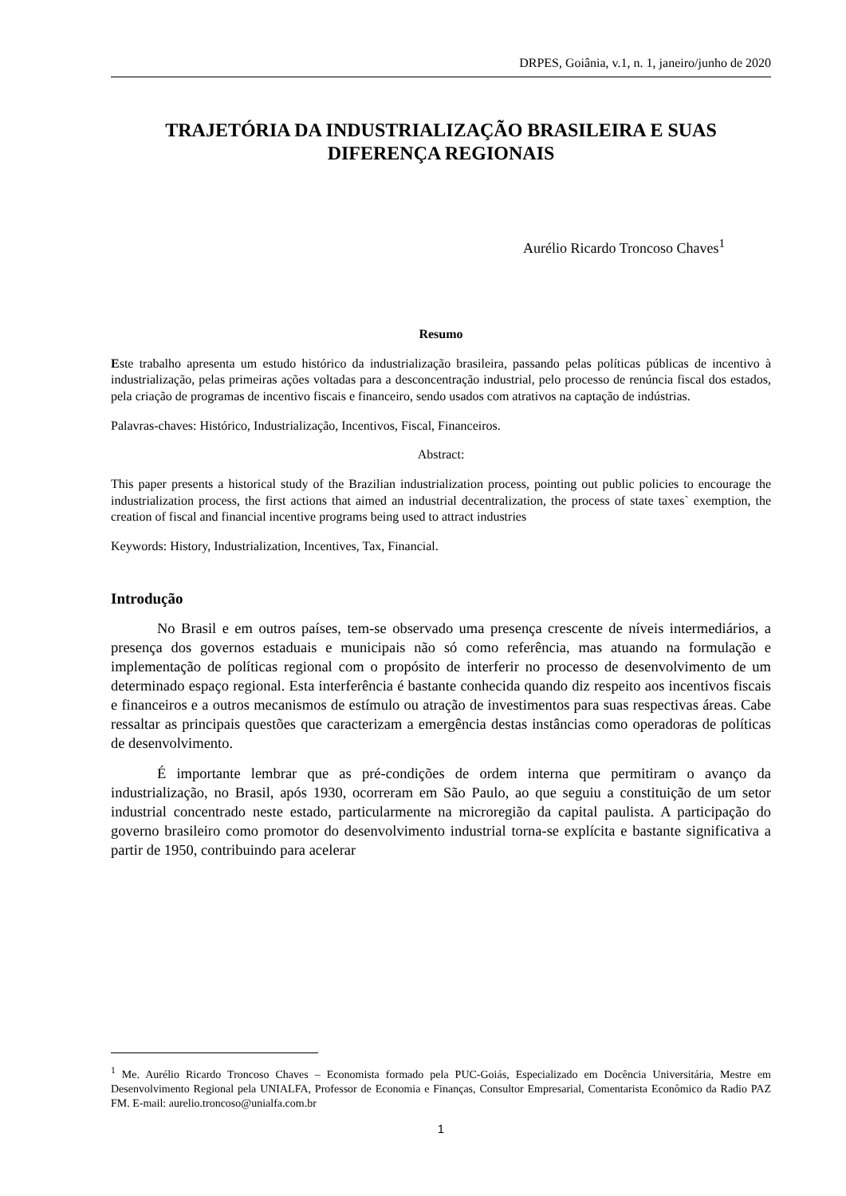DRPES, Goiânia, v.1, n. 1, janeiro/junho de 2020
TRAJETÓRIA DA INDUSTRIALIZAÇÃO BRASILEIRA E SUAS DIFERENÇA REGIONAIS
Aurélio Ricardo Troncoso Chaves<sup>1</sup>
Resumo
Este trabalho apresenta um estudo histórico da industrialização brasileira, passando pelas políticas públicas de incentivo à industrialização, pelas primeiras ações voltadas para a desconcentração industrial, pelo processo de renúncia fiscal dos estados, pela criação de programas de incentivo fiscais e financeiro, sendo usados com atrativos na captação de indústrias.
Palavras-chaves: Histórico, Industrialização, Incentivos, Fiscal, Financeiros.
Abstract:
This paper presents a historical study of the Brazilian industrialization process, pointing out public policies to encourage the industrialization process, the first actions that aimed an industrial decentralization, the process of state taxes` exemption, the creation of fiscal and financial incentive programs being used to attract industries
Keywords: History, Industrialization, Incentives, Tax, Financial.
Introdução
No Brasil e em outros países, tem-se observado uma presença crescente de níveis intermediários, a presença dos governos estaduais e municipais não só como referência, mas atuando na formulação e implementação de políticas regional com o propósito de interferir no processo de desenvolvimento de um determinado espaço regional. Esta interferência é bastante conhecida quando diz respeito aos incentivos fiscais e financeiros e a outros mecanismos de estímulo ou atração de investimentos para suas respectivas áreas. Cabe ressaltar as principais questões que caracterizam a emergência destas instâncias como operadoras de políticas de desenvolvimento.
É importante lembrar que as pré-condições de ordem interna que permitiram o avanço da industrialização, no Brasil, após 1930, ocorreram em São Paulo, ao que seguiu a constituição de um setor industrial concentrado neste estado, particularmente na microregião da capital paulista. A participação do governo brasileiro como promotor do desenvolvimento industrial torna-se explícita e bastante significativa a partir de 1950, contribuindo para acelerar
<sup>1</sup> Me. Aurélio Ricardo Troncoso Chaves – Economista formado pela PUC-Goiás, Especializado em Docência Universitária, Mestre em Desenvolvimento Regional pela UNIALFA, Professor de Economia e Finanças, Consultor Empresarial, Comentarista Econômico da Radio PAZ FM. E-mail: aurelio.troncoso@unialfa.com.br
1